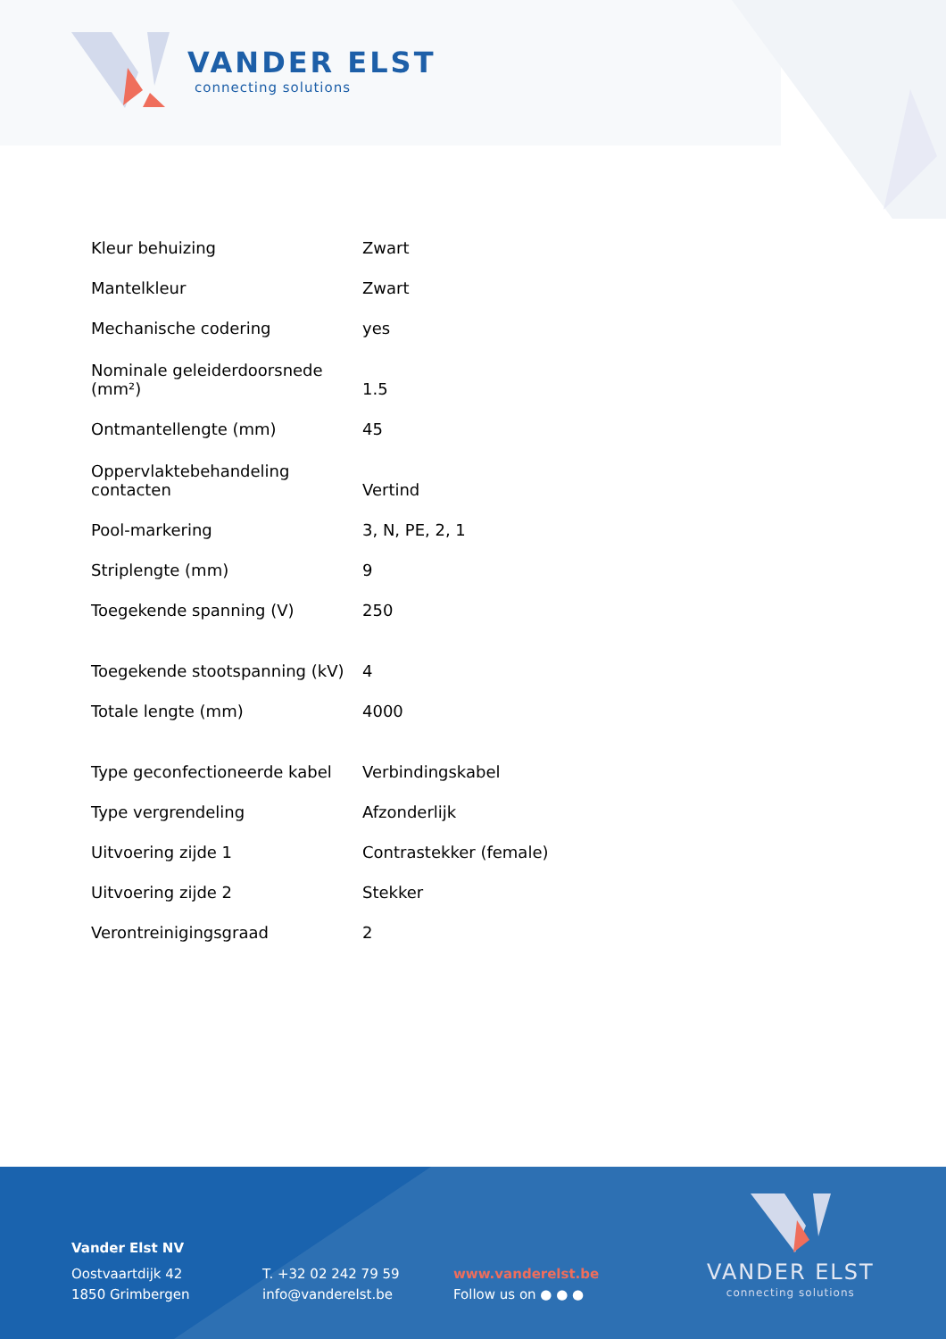VANDER ELST
connecting solutions
| Kleur behuizing | Zwart |
| Mantelkleur | Zwart |
| Mechanische codering | yes |
| Nominale geleiderdoorsnede (mm²) | 1.5 |
| Ontmantellengte (mm) | 45 |
| Oppervlaktebehandeling contacten | Vertind |
| Pool-markering | 3, N, PE, 2, 1 |
| Striplengte (mm) | 9 |
| Toegekende spanning (V) | 250 |
| Toegekende stootspanning (kV) | 4 |
| Totale lengte (mm) | 4000 |
| Type geconfectioneerde kabel | Verbindingskabel |
| Type vergrendeling | Afzonderlijk |
| Uitvoering zijde 1 | Contrastekker (female) |
| Uitvoering zijde 2 | Stekker |
| Verontreinigingsgraad | 2 |
Vander Elst NV
Oostvaartdijk 42
1850 Grimbergen
T. +32 02 242 79 59
info@vanderelst.be
www.vanderelst.be
Follow us on ● ● ●
VANDER ELST
connecting solutions